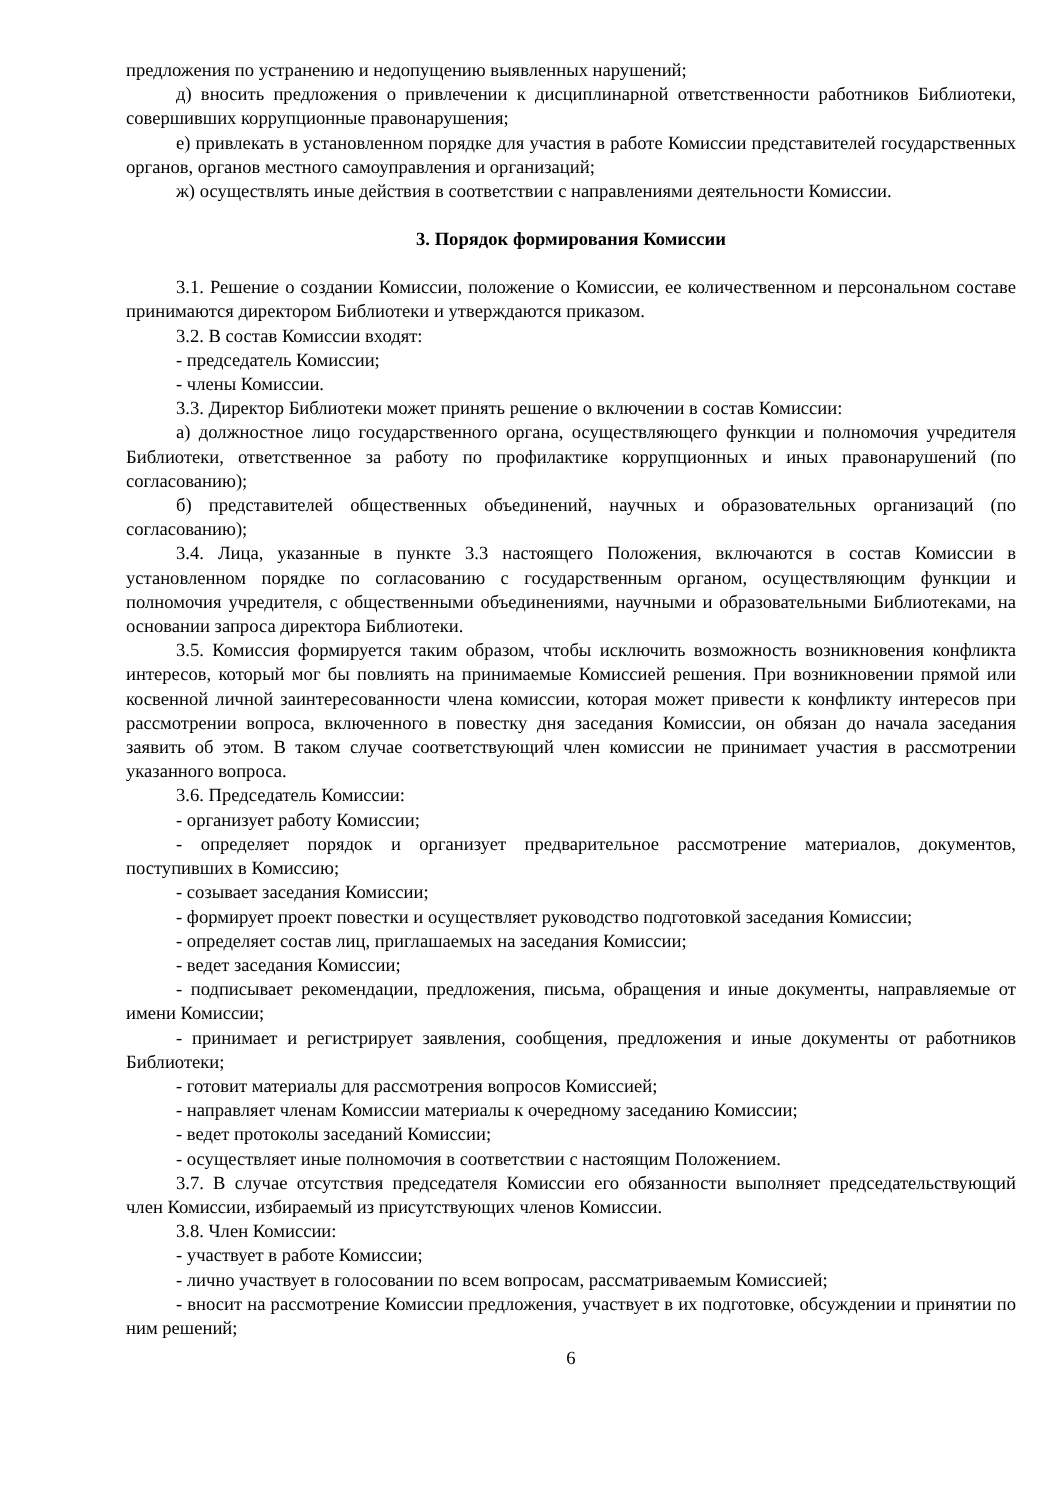предложения по устранению и недопущению выявленных нарушений;
д) вносить предложения о привлечении к дисциплинарной ответственности работников Библиотеки, совершивших коррупционные правонарушения;
е) привлекать в установленном порядке для участия в работе Комиссии представителей государственных органов, органов местного самоуправления и организаций;
ж) осуществлять иные действия в соответствии с направлениями деятельности Комиссии.
3. Порядок формирования Комиссии
3.1. Решение о создании Комиссии, положение о Комиссии, ее количественном и персональном составе принимаются директором Библиотеки и утверждаются приказом.
3.2. В состав Комиссии входят:
- председатель Комиссии;
- члены Комиссии.
3.3. Директор Библиотеки может принять решение о включении в состав Комиссии:
а) должностное лицо государственного органа, осуществляющего функции и полномочия учредителя Библиотеки, ответственное за работу по профилактике коррупционных и иных правонарушений (по согласованию);
б) представителей общественных объединений, научных и образовательных организаций (по согласованию);
3.4. Лица, указанные в пункте 3.3 настоящего Положения, включаются в состав Комиссии в установленном порядке по согласованию с государственным органом, осуществляющим функции и полномочия учредителя, с общественными объединениями, научными и образовательными Библиотеками, на основании запроса директора Библиотеки.
3.5. Комиссия формируется таким образом, чтобы исключить возможность возникновения конфликта интересов, который мог бы повлиять на принимаемые Комиссией решения. При возникновении прямой или косвенной личной заинтересованности члена комиссии, которая может привести к конфликту интересов при рассмотрении вопроса, включенного в повестку дня заседания Комиссии, он обязан до начала заседания заявить об этом. В таком случае соответствующий член комиссии не принимает участия в рассмотрении указанного вопроса.
3.6. Председатель Комиссии:
- организует работу Комиссии;
- определяет порядок и организует предварительное рассмотрение материалов, документов, поступивших в Комиссию;
- созывает заседания Комиссии;
- формирует проект повестки и осуществляет руководство подготовкой заседания Комиссии;
- определяет состав лиц, приглашаемых на заседания Комиссии;
- ведет заседания Комиссии;
- подписывает рекомендации, предложения, письма, обращения и иные документы, направляемые от имени Комиссии;
- принимает и регистрирует заявления, сообщения, предложения и иные документы от работников Библиотеки;
- готовит материалы для рассмотрения вопросов Комиссией;
- направляет членам Комиссии материалы к очередному заседанию Комиссии;
- ведет протоколы заседаний Комиссии;
- осуществляет иные полномочия в соответствии с настоящим Положением.
3.7. В случае отсутствия председателя Комиссии его обязанности выполняет председательствующий член Комиссии, избираемый из присутствующих членов Комиссии.
3.8. Член Комиссии:
- участвует в работе Комиссии;
- лично участвует в голосовании по всем вопросам, рассматриваемым Комиссией;
- вносит на рассмотрение Комиссии предложения, участвует в их подготовке, обсуждении и принятии по ним решений;
6